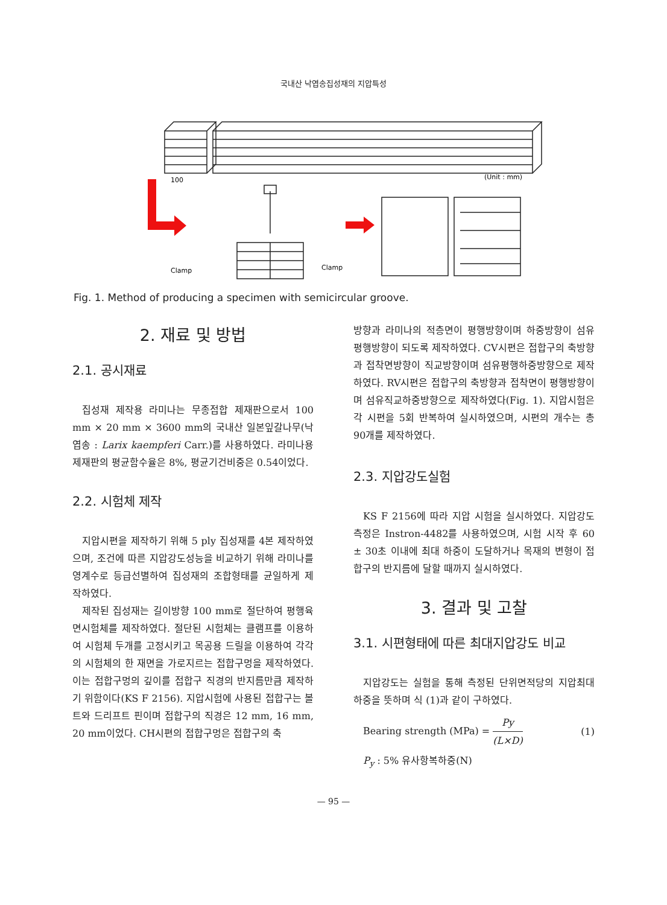국내산 낙엽송집성재의 지압특성
100
(Unit : mm)
Clamp
Clamp
Fig. 1. Method of producing a specimen with semicircular groove.
2. 재료 및 방법
2.1. 공시재료
집성재 제작용 라미나는 무종접합 제재판으로서 100 mm × 20 mm × 3600 mm의 국내산 일본잎갈나무(낙엽송 : Larix kaempferi Carr.)를 사용하였다. 라미나용 제재판의 평균함수율은 8%, 평균기건비중은 0.54이었다.
2.2. 시험체 제작
지압시편을 제작하기 위해 5 ply 집성재를 4본 제작하였으며, 조건에 따른 지압강도성능을 비교하기 위해 라미나를 영계수로 등급선별하여 집성재의 조합형태를 균일하게 제작하였다.
제작된 집성재는 길이방향 100 mm로 절단하여 평행육면시험체를 제작하였다. 절단된 시험체는 클램프를 이용하여 시험체 두개를 고정시키고 목공용 드릴을 이용하여 각각의 시험체의 한 재면을 가로지르는 접합구멍을 제작하였다. 이는 접합구멍의 깊이를 접합구 직경의 반지름만큼 제작하기 위함이다(KS F 2156). 지압시험에 사용된 접합구는 볼트와 드리프트 핀이며 접합구의 직경은 12 mm, 16 mm, 20 mm이었다. CH시편의 접합구멍은 접합구의 축
방향과 라미나의 적층면이 평행방향이며 하중방향이 섬유평행방향이 되도록 제작하였다. CV시편은 접합구의 축방향과 접착면방향이 직교방향이며 섬유평행하중방향으로 제작하였다. RV시편은 접합구의 축방향과 접착면이 평행방향이며 섬유직교하중방향으로 제작하였다(Fig. 1). 지압시험은 각 시편을 5회 반복하여 실시하였으며, 시편의 개수는 총 90개를 제작하였다.
2.3. 지압강도실험
KS F 2156에 따라 지압 시험을 실시하였다. 지압강도 측정은 Instron-4482를 사용하였으며, 시험 시작 후 60 ± 30초 이내에 최대 하중이 도달하거나 목재의 변형이 접합구의 반지름에 달할 때까지 실시하였다.
3. 결과 및 고찰
3.1. 시편형태에 따른 최대지압강도 비교
지압강도는 실험을 통해 측정된 단위면적당의 지압최대하중을 뜻하며 식 (1)과 같이 구하였다.
Bearing strength (MPa) = Py (L×D) (1)
P<sub>y</sub> : 5% 유사항복하중(N)
— 95 —